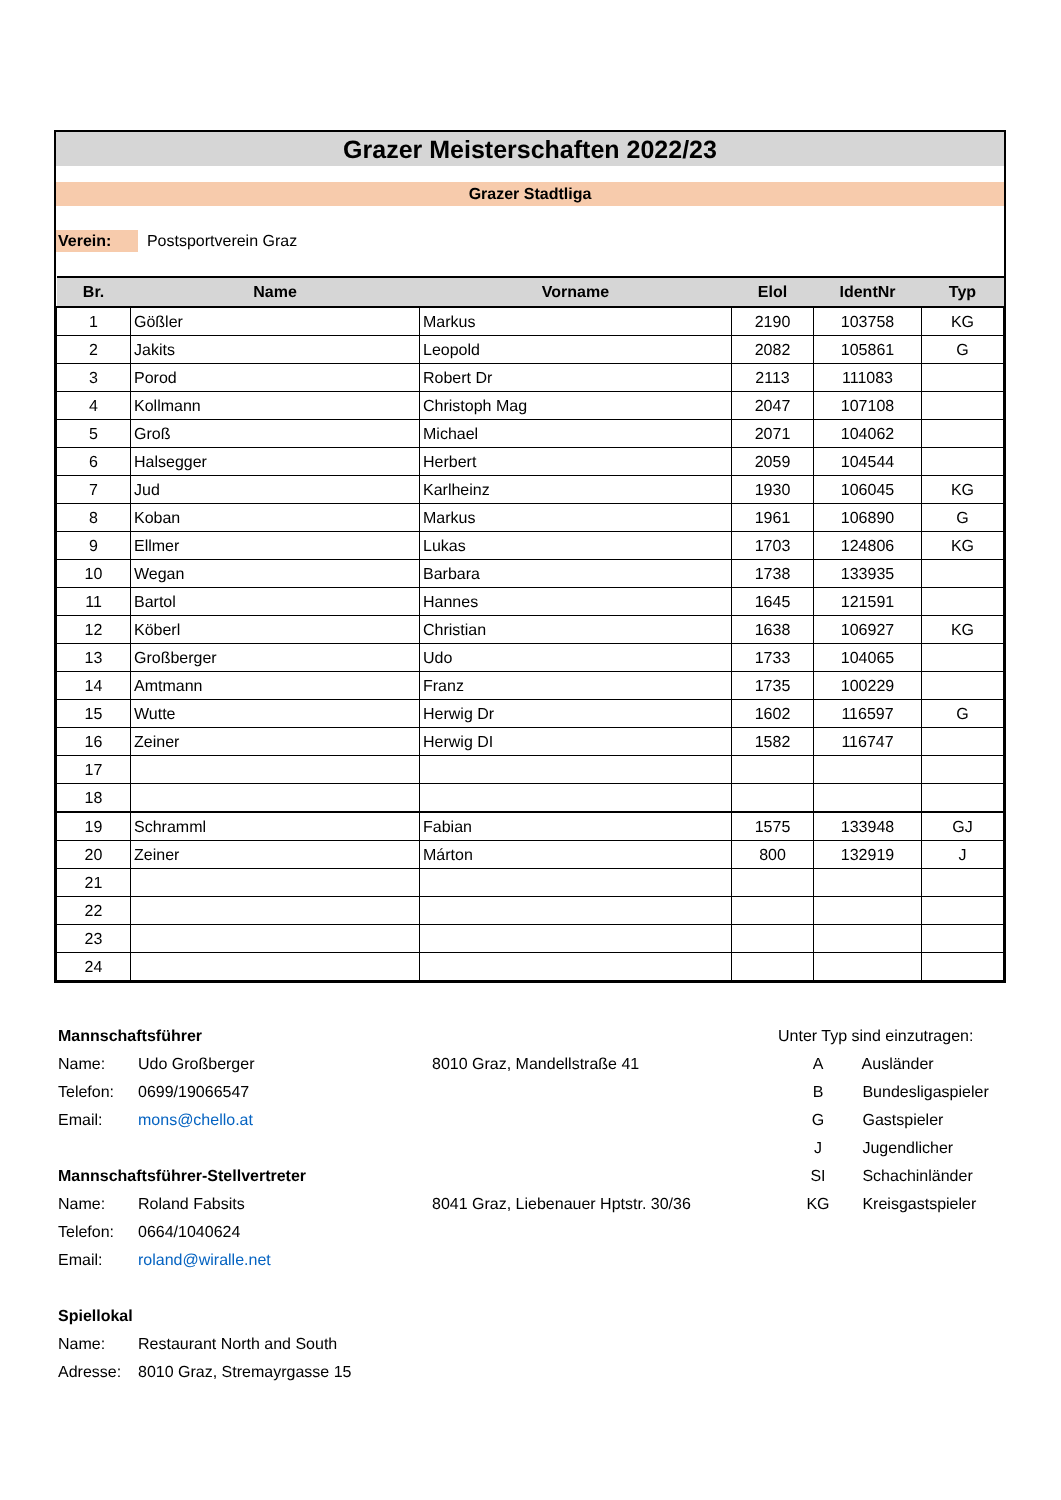Grazer Meisterschaften 2022/23
Grazer Stadtliga
Verein: Postsportverein Graz
| Br. | Name | Vorname | Elol | IdentNr | Typ |
| --- | --- | --- | --- | --- | --- |
| 1 | Gößler | Markus | 2190 | 103758 | KG |
| 2 | Jakits | Leopold | 2082 | 105861 | G |
| 3 | Porod | Robert Dr | 2113 | 111083 | |
| 4 | Kollmann | Christoph Mag | 2047 | 107108 | |
| 5 | Groß | Michael | 2071 | 104062 | |
| 6 | Halsegger | Herbert | 2059 | 104544 | |
| 7 | Jud | Karlheinz | 1930 | 106045 | KG |
| 8 | Koban | Markus | 1961 | 106890 | G |
| 9 | Ellmer | Lukas | 1703 | 124806 | KG |
| 10 | Wegan | Barbara | 1738 | 133935 | |
| 11 | Bartol | Hannes | 1645 | 121591 | |
| 12 | Köberl | Christian | 1638 | 106927 | KG |
| 13 | Großberger | Udo | 1733 | 104065 | |
| 14 | Amtmann | Franz | 1735 | 100229 | |
| 15 | Wutte | Herwig Dr | 1602 | 116597 | G |
| 16 | Zeiner | Herwig DI | 1582 | 116747 | |
| 17 | | | | | |
| 18 | | | | | |
| 19 | Schramml | Fabian | 1575 | 133948 | GJ |
| 20 | Zeiner | Márton | 800 | 132919 | J |
| 21 | | | | | |
| 22 | | | | | |
| 23 | | | | | |
| 24 | | | | | |
Mannschaftsführer
Name: Udo Großberger 8010 Graz, Mandellstraße 41
Telefon: 0699/19066547
Email: mons@chello.at
Mannschaftsführer-Stellvertreter
Name: Roland Fabsits 8041 Graz, Liebenauer Hptstr. 30/36
Telefon: 0664/1040624
Email: roland@wiralle.net
Spiellokal
Name: Restaurant North and South
Adresse: 8010 Graz, Stremayrgasse 15
Unter Typ sind einzutragen:
A Ausländer
B Bundesligaspieler
G Gastspieler
J Jugendlicher
SI Schachinländer
KG Kreisgastspieler